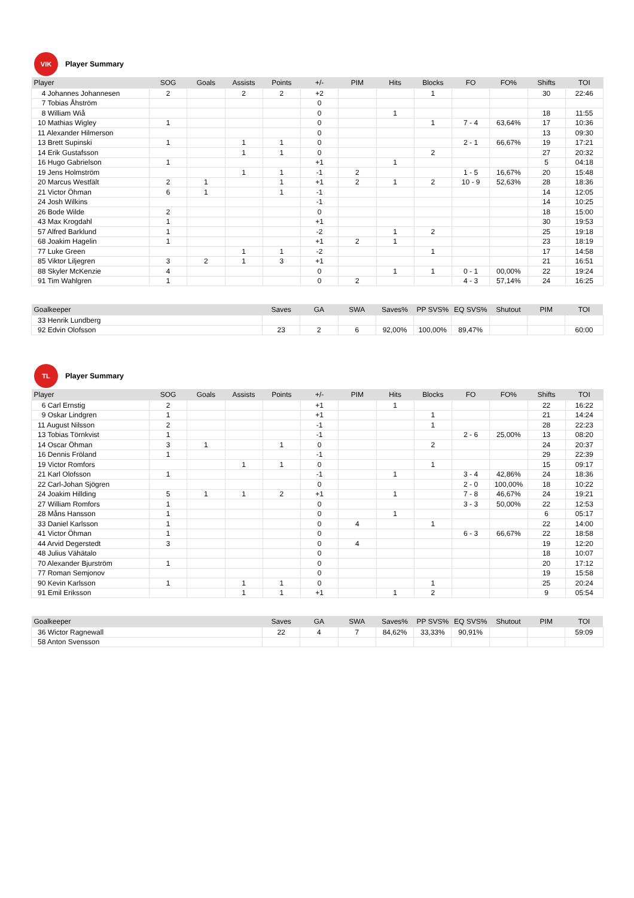VIK
Player Summary
| Player | SOG | Goals | Assists | Points | +/- | PIM | Hits | Blocks | FO | FO% | Shifts | TOI |
| --- | --- | --- | --- | --- | --- | --- | --- | --- | --- | --- | --- | --- |
| 4 Johannes Johannesen | 2 | | 2 | 2 | +2 | | | 1 | | | 30 | 22:46 |
| 7 Tobias Åhström | | | | | 0 | | | | | | | |
| 8 William Wiå | | | | | 0 | | 1 | | | | 18 | 11:55 |
| 10 Mathias Wigley | 1 | | | | 0 | | | 1 | 7 - 4 | 63,64% | 17 | 10:36 |
| 11 Alexander Hilmerson | | | | | 0 | | | | | | 13 | 09:30 |
| 13 Brett Supinski | 1 | | 1 | 1 | 0 | | | | 2 - 1 | 66,67% | 19 | 17:21 |
| 14 Erik Gustafsson | | | 1 | 1 | 0 | | | 2 | | | 27 | 20:32 |
| 16 Hugo Gabrielson | 1 | | | | +1 | | 1 | | | | 5 | 04:18 |
| 19 Jens Holmström | | | 1 | 1 | -1 | 2 | | | 1 - 5 | 16,67% | 20 | 15:48 |
| 20 Marcus Westfält | 2 | 1 | | 1 | +1 | 2 | 1 | 2 | 10 - 9 | 52,63% | 28 | 18:36 |
| 21 Victor Öhman | 6 | 1 | | 1 | -1 | | | | | | 14 | 12:05 |
| 24 Josh Wilkins | | | | | -1 | | | | | | 14 | 10:25 |
| 26 Bode Wilde | 2 | | | | 0 | | | | | | 18 | 15:00 |
| 43 Max Krogdahl | 1 | | | | +1 | | | | | | 30 | 19:53 |
| 57 Alfred Barklund | 1 | | | | -2 | | 1 | 2 | | | 25 | 19:18 |
| 68 Joakim Hagelin | 1 | | | | +1 | 2 | 1 | | | | 23 | 18:19 |
| 77 Luke Green | | | 1 | 1 | -2 | | | 1 | | | 17 | 14:58 |
| 85 Viktor Liljegren | 3 | 2 | 1 | 3 | +1 | | | | | | 21 | 16:51 |
| 88 Skyler McKenzie | 4 | | | | 0 | | 1 | 1 | 0 - 1 | 00,00% | 22 | 19:24 |
| 91 Tim Wahlgren | 1 | | | | 0 | 2 | | | 4 - 3 | 57,14% | 24 | 16:25 |
| Goalkeeper | Saves | GA | SWA | Saves% | PP SVS% | EQ SVS% | Shutout | PIM | TOI |
| --- | --- | --- | --- | --- | --- | --- | --- | --- | --- |
| 33 Henrik Lundberg | | | | | | | | | |
| 92 Edvin Olofsson | 23 | 2 | 6 | 92,00% | 100,00% | 89,47% | | | 60:00 |
TL
Player Summary
| Player | SOG | Goals | Assists | Points | +/- | PIM | Hits | Blocks | FO | FO% | Shifts | TOI |
| --- | --- | --- | --- | --- | --- | --- | --- | --- | --- | --- | --- | --- |
| 6 Carl Ernstig | 2 | | | | +1 | | 1 | | | | 22 | 16:22 |
| 9 Oskar Lindgren | 1 | | | | +1 | | | 1 | | | 21 | 14:24 |
| 11 August Nilsson | 2 | | | | -1 | | | 1 | | | 28 | 22:23 |
| 13 Tobias Törnkvist | 1 | | | | -1 | | | | 2 - 6 | 25,00% | 13 | 08:20 |
| 14 Oscar Öhman | 3 | 1 | | 1 | 0 | | | 2 | | | 24 | 20:37 |
| 16 Dennis Fröland | 1 | | | | -1 | | | | | | 29 | 22:39 |
| 19 Victor Romfors | | | 1 | 1 | 0 | | | 1 | | | 15 | 09:17 |
| 21 Karl Olofsson | 1 | | | | -1 | | 1 | | 3 - 4 | 42,86% | 24 | 18:36 |
| 22 Carl-Johan Sjögren | | | | | 0 | | | | 2 - 0 | 100,00% | 18 | 10:22 |
| 24 Joakim Hillding | 5 | 1 | 1 | 2 | +1 | | 1 | | 7 - 8 | 46,67% | 24 | 19:21 |
| 27 William Romfors | 1 | | | | 0 | | | | 3 - 3 | 50,00% | 22 | 12:53 |
| 28 Måns Hansson | 1 | | | | 0 | | 1 | | | | 6 | 05:17 |
| 33 Daniel Karlsson | 1 | | | | 0 | 4 | | 1 | | | 22 | 14:00 |
| 41 Victor Öhman | 1 | | | | 0 | | | | 6 - 3 | 66,67% | 22 | 18:58 |
| 44 Arvid Degerstedt | 3 | | | | 0 | 4 | | | | | 19 | 12:20 |
| 48 Julius Vähätalo | | | | | 0 | | | | | | 18 | 10:07 |
| 70 Alexander Bjurström | 1 | | | | 0 | | | | | | 20 | 17:12 |
| 77 Roman Semjonov | | | | | 0 | | | | | | 19 | 15:58 |
| 90 Kevin Karlsson | 1 | | 1 | 1 | 0 | | | 1 | | | 25 | 20:24 |
| 91 Emil Eriksson | | | 1 | 1 | +1 | | 1 | 2 | | | 9 | 05:54 |
| Goalkeeper | Saves | GA | SWA | Saves% | PP SVS% | EQ SVS% | Shutout | PIM | TOI |
| --- | --- | --- | --- | --- | --- | --- | --- | --- | --- |
| 36 Wictor Ragnewall | 22 | 4 | 7 | 84,62% | 33,33% | 90,91% | | | 59:09 |
| 58 Anton Svensson | | | | | | | | | |